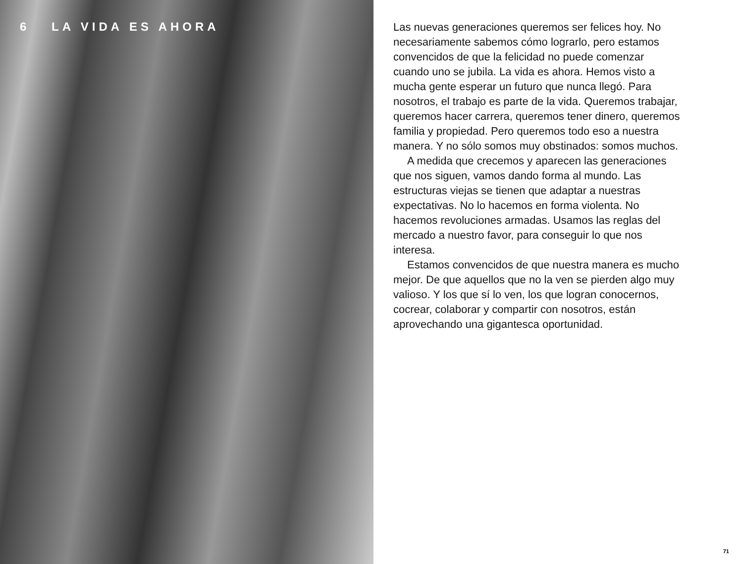6 LA VIDA ES AHORA
Las nuevas generaciones queremos ser felices hoy. No necesariamente sabemos cómo lograrlo, pero estamos convencidos de que la felicidad no puede comenzar cuando uno se jubila. La vida es ahora. Hemos visto a mucha gente esperar un futuro que nunca llegó. Para nosotros, el trabajo es parte de la vida. Queremos trabajar, queremos hacer carrera, queremos tener dinero, queremos familia y propiedad. Pero queremos todo eso a nuestra manera. Y no sólo somos muy obstinados: somos muchos.
A medida que crecemos y aparecen las generaciones que nos siguen, vamos dando forma al mundo. Las estructuras viejas se tienen que adaptar a nuestras expectativas. No lo hacemos en forma violenta. No hacemos revoluciones armadas. Usamos las reglas del mercado a nuestro favor, para conseguir lo que nos interesa.
Estamos convencidos de que nuestra manera es mucho mejor. De que aquellos que no la ven se pierden algo muy valioso. Y los que sí lo ven, los que logran conocernos, cocrear, colaborar y compartir con nosotros, están aprovechando una gigantesca oportunidad.
71